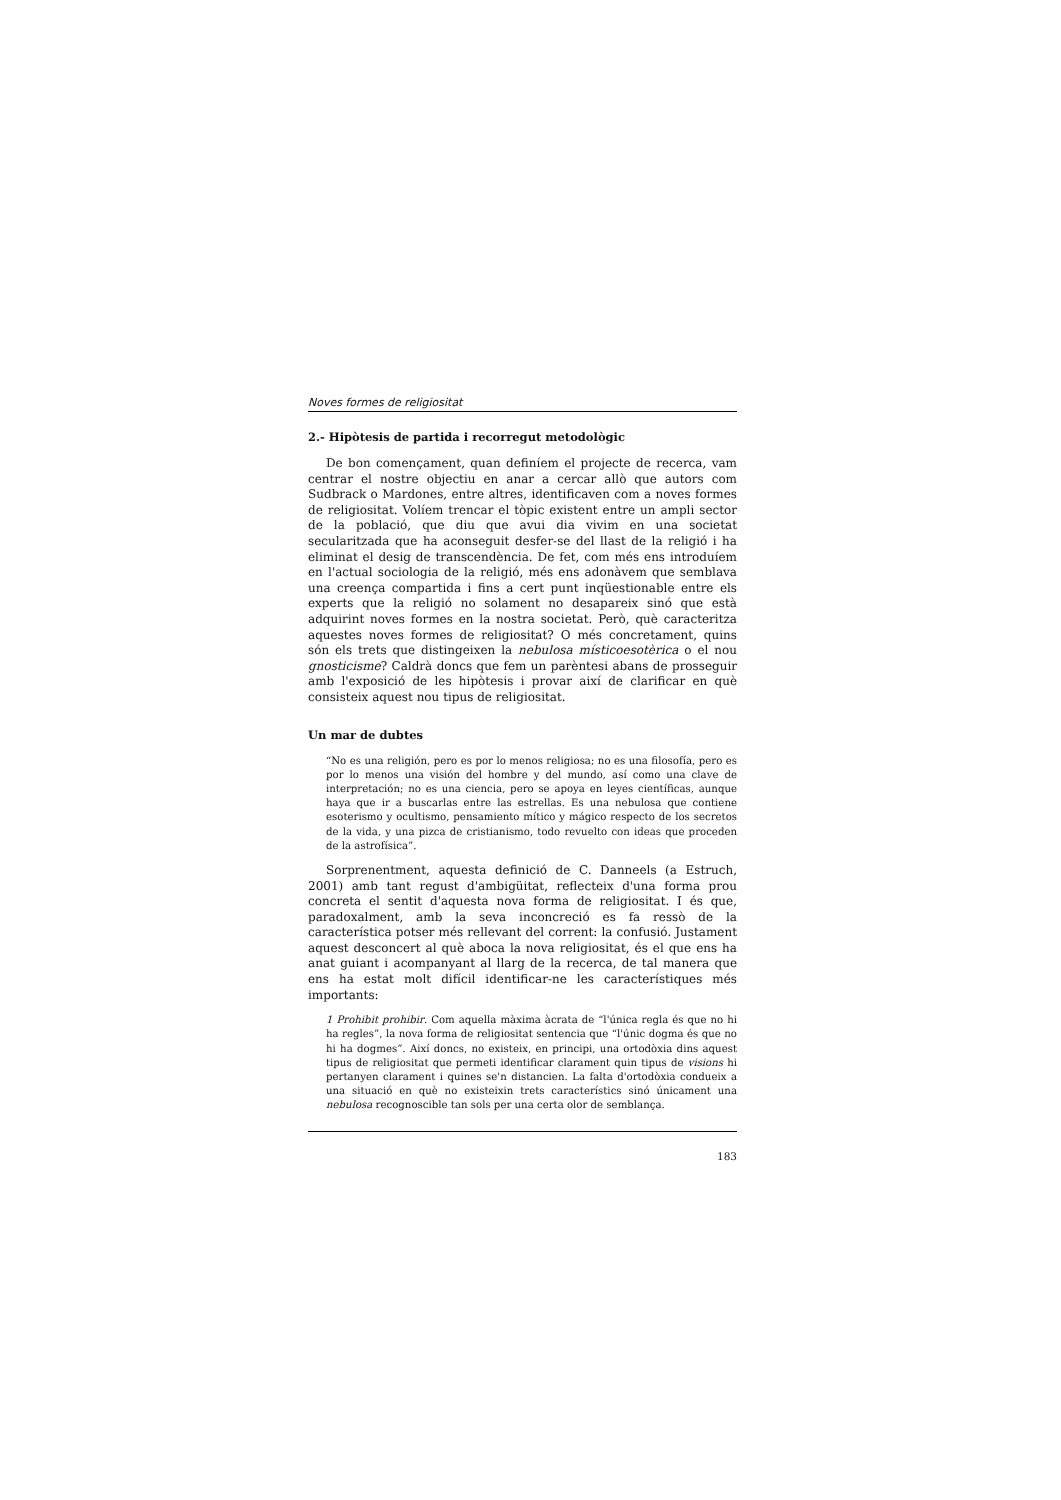Noves formes de religiositat
2.- Hipòtesis de partida i recorregut metodològic
De bon començament, quan definíem el projecte de recerca, vam centrar el nostre objectiu en anar a cercar allò que autors com Sudbrack o Mardones, entre altres, identificaven com a noves formes de religiositat. Volíem trencar el tòpic existent entre un ampli sector de la població, que diu que avui dia vivim en una societat secularitzada que ha aconseguit desfer-se del llast de la religió i ha eliminat el desig de transcendència. De fet, com més ens introduíem en l'actual sociologia de la religió, més ens adonàvem que semblava una creença compartida i fins a cert punt inqüestionable entre els experts que la religió no solament no desapareix sinó que està adquirint noves formes en la nostra societat. Però, què caracteritza aquestes noves formes de religiositat? O més concretament, quins són els trets que distingeixen la nebulosa místicoesotèrica o el nou gnosticisme? Caldrà doncs que fem un parèntesi abans de prosseguir amb l'exposició de les hipòtesis i provar així de clarificar en què consisteix aquest nou tipus de religiositat.
Un mar de dubtes
“No es una religión, pero es por lo menos religiosa; no es una filosofía, pero es por lo menos una visión del hombre y del mundo, así como una clave de interpretación; no es una ciencia, pero se apoya en leyes científicas, aunque haya que ir a buscarlas entre las estrellas. Es una nebulosa que contiene esoterismo y ocultismo, pensamiento mítico y mágico respecto de los secretos de la vida, y una pizca de cristianismo, todo revuelto con ideas que proceden de la astrofísica”.
Sorprenentment, aquesta definició de C. Danneels (a Estruch, 2001) amb tant regust d'ambigüitat, reflecteix d'una forma prou concreta el sentit d'aquesta nova forma de religiositat. I és que, paradoxalment, amb la seva inconcreció es fa ressò de la característica potser més rellevant del corrent: la confusió. Justament aquest desconcert al què aboca la nova religiositat, és el que ens ha anat guiant i acompanyant al llarg de la recerca, de tal manera que ens ha estat molt difícil identificar-ne les característiques més importants:
1 Prohibit prohibir. Com aquella màxima àcrata de “l'única regla és que no hi ha regles”, la nova forma de religiositat sentencia que “l'únic dogma és que no hi ha dogmes”. Així doncs, no existeix, en principi, una ortodòxia dins aquest tipus de religiositat que permeti identificar clarament quin tipus de visions hi pertanyen clarament i quines se'n distancien. La falta d'ortodòxia condueix a una situació en què no existeixin trets característics sinó únicament una nebulosa recognoscible tan sols per una certa olor de semblança.
183